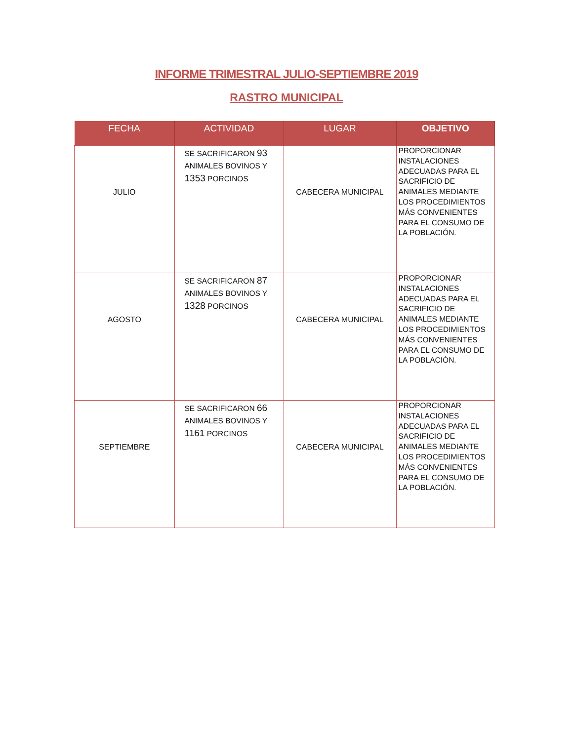INFORME TRIMESTRAL JULIO-SEPTIEMBRE 2019
RASTRO MUNICIPAL
| FECHA | ACTIVIDAD | LUGAR | OBJETIVO |
| --- | --- | --- | --- |
| JULIO | SE SACRIFICARON 93 ANIMALES BOVINOS Y 1353 PORCINOS | CABECERA MUNICIPAL | PROPORCIONAR INSTALACIONES ADECUADAS PARA EL SACRIFICIO DE ANIMALES MEDIANTE LOS PROCEDIMIENTOS MÁS CONVENIENTES PARA EL CONSUMO DE LA POBLACIÓN. |
| AGOSTO | SE SACRIFICARON 87 ANIMALES BOVINOS Y 1328 PORCINOS | CABECERA MUNICIPAL | PROPORCIONAR INSTALACIONES ADECUADAS PARA EL SACRIFICIO DE ANIMALES MEDIANTE LOS PROCEDIMIENTOS MÁS CONVENIENTES PARA EL CONSUMO DE LA POBLACIÓN. |
| SEPTIEMBRE | SE SACRIFICARON 66 ANIMALES BOVINOS Y 1161 PORCINOS | CABECERA MUNICIPAL | PROPORCIONAR INSTALACIONES ADECUADAS PARA EL SACRIFICIO DE ANIMALES MEDIANTE LOS PROCEDIMIENTOS MÁS CONVENIENTES PARA EL CONSUMO DE LA POBLACIÓN. |